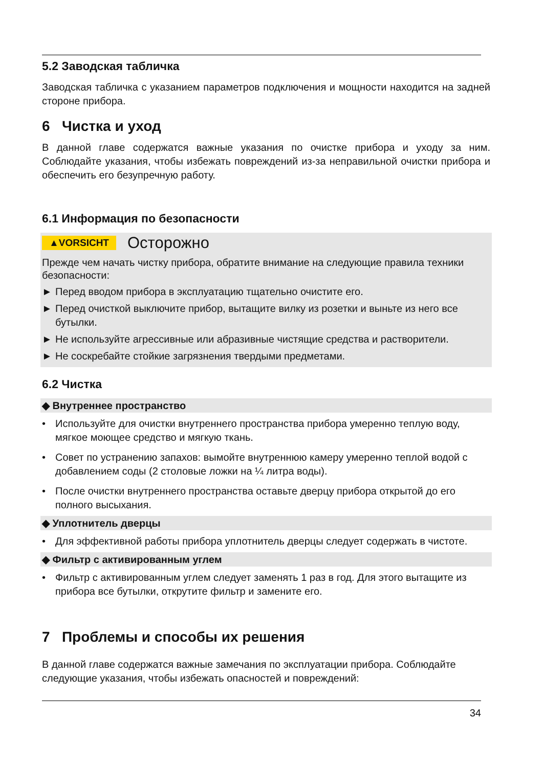5.2 Заводская табличка
Заводская табличка с указанием параметров подключения и мощности находится на задней стороне прибора.
6 Чистка и уход
В данной главе содержатся важные указания по очистке прибора и уходу за ним. Соблюдайте указания, чтобы избежать повреждений из-за неправильной очистки прибора и обеспечить его безупречную работу.
6.1 Информация по безопасности
▲VORSICHT Осторожно
Прежде чем начать чистку прибора, обратите внимание на следующие правила техники безопасности:
► Перед вводом прибора в эксплуатацию тщательно очистите его.
► Перед очисткой выключите прибор, вытащите вилку из розетки и выньте из него все бутылки.
► Не используйте агрессивные или абразивные чистящие средства и растворители.
► Не соскребайте стойкие загрязнения твердыми предметами.
6.2 Чистка
◆ Внутреннее пространство
• Используйте для очистки внутреннего пространства прибора умеренно теплую воду, мягкое моющее средство и мягкую ткань.
• Совет по устранению запахов: вымойте внутреннюю камеру умеренно теплой водой с добавлением соды (2 столовые ложки на ¼ литра воды).
• После очистки внутреннего пространства оставьте дверцу прибора открытой до его полного высыхания.
◆ Уплотнитель дверцы
• Для эффективной работы прибора уплотнитель дверцы следует содержать в чистоте.
◆ Фильтр с активированным углем
• Фильтр с активированным углем следует заменять 1 раз в год. Для этого вытащите из прибора все бутылки, открутите фильтр и замените его.
7 Проблемы и способы их решения
В данной главе содержатся важные замечания по эксплуатации прибора. Соблюдайте следующие указания, чтобы избежать опасностей и повреждений:
34